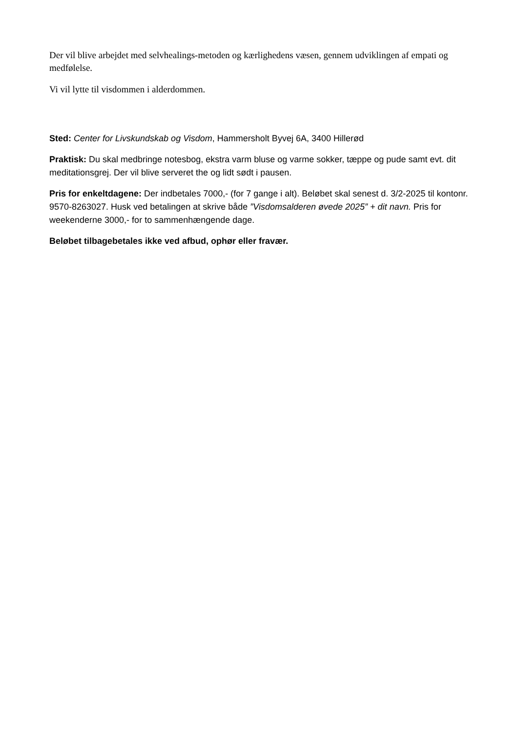Der vil blive arbejdet med selvhealings-metoden og kærlighedens væsen, gennem udviklingen af empati og medfølelse.
Vi vil lytte til visdommen i alderdommen.
Sted: Center for Livskundskab og Visdom, Hammersholt Byvej 6A, 3400 Hillerød
Praktisk: Du skal medbringe notesbog, ekstra varm bluse og varme sokker, tæppe og pude samt evt. dit meditationsgrej. Der vil blive serveret the og lidt sødt i pausen.
Pris for enkeltdagene: Der indbetales 7000,- (for 7 gange i alt). Beløbet skal senest d. 3/2-2025 til kontonr. 9570-8263027. Husk ved betalingen at skrive både ”Visdomsalderen øvede 2025” + dit navn. Pris for weekenderne 3000,- for to sammenhængende dage.
Beløbet tilbagebetales ikke ved afbud, ophør eller fravær.